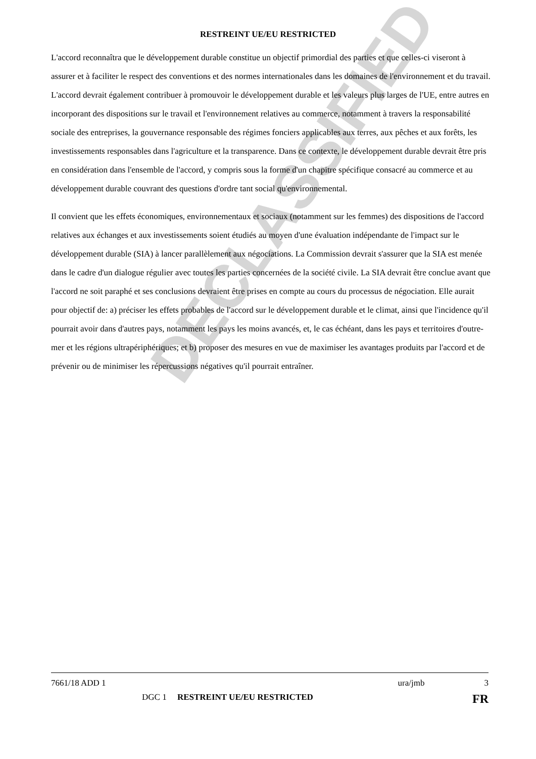DECLASSIFIED
RESTREINT UE/EU RESTRICTED
L'accord reconnaîtra que le développement durable constitue un objectif primordial des parties et que celles-ci viseront à assurer et à faciliter le respect des conventions et des normes internationales dans les domaines de l'environnement et du travail. L'accord devrait également contribuer à promouvoir le développement durable et les valeurs plus larges de l'UE, entre autres en incorporant des dispositions sur le travail et l'environnement relatives au commerce, notamment à travers la responsabilité sociale des entreprises, la gouvernance responsable des régimes fonciers applicables aux terres, aux pêches et aux forêts, les investissements responsables dans l'agriculture et la transparence. Dans ce contexte, le développement durable devrait être pris en considération dans l'ensemble de l'accord, y compris sous la forme d'un chapitre spécifique consacré au commerce et au développement durable couvrant des questions d'ordre tant social qu'environnemental.
Il convient que les effets économiques, environnementaux et sociaux (notamment sur les femmes) des dispositions de l'accord relatives aux échanges et aux investissements soient étudiés au moyen d'une évaluation indépendante de l'impact sur le développement durable (SIA) à lancer parallèlement aux négociations. La Commission devrait s'assurer que la SIA est menée dans le cadre d'un dialogue régulier avec toutes les parties concernées de la société civile. La SIA devrait être conclue avant que l'accord ne soit paraphé et ses conclusions devraient être prises en compte au cours du processus de négociation. Elle aurait pour objectif de: a) préciser les effets probables de l'accord sur le développement durable et le climat, ainsi que l'incidence qu'il pourrait avoir dans d'autres pays, notamment les pays les moins avancés, et, le cas échéant, dans les pays et territoires d'outre-mer et les régions ultrapériphériques; et b) proposer des mesures en vue de maximiser les avantages produits par l'accord et de prévenir ou de minimiser les répercussions négatives qu'il pourrait entraîner.
7661/18 ADD 1 ura/jmb 3
DGC 1 RESTREINT UE/EU RESTRICTED FR